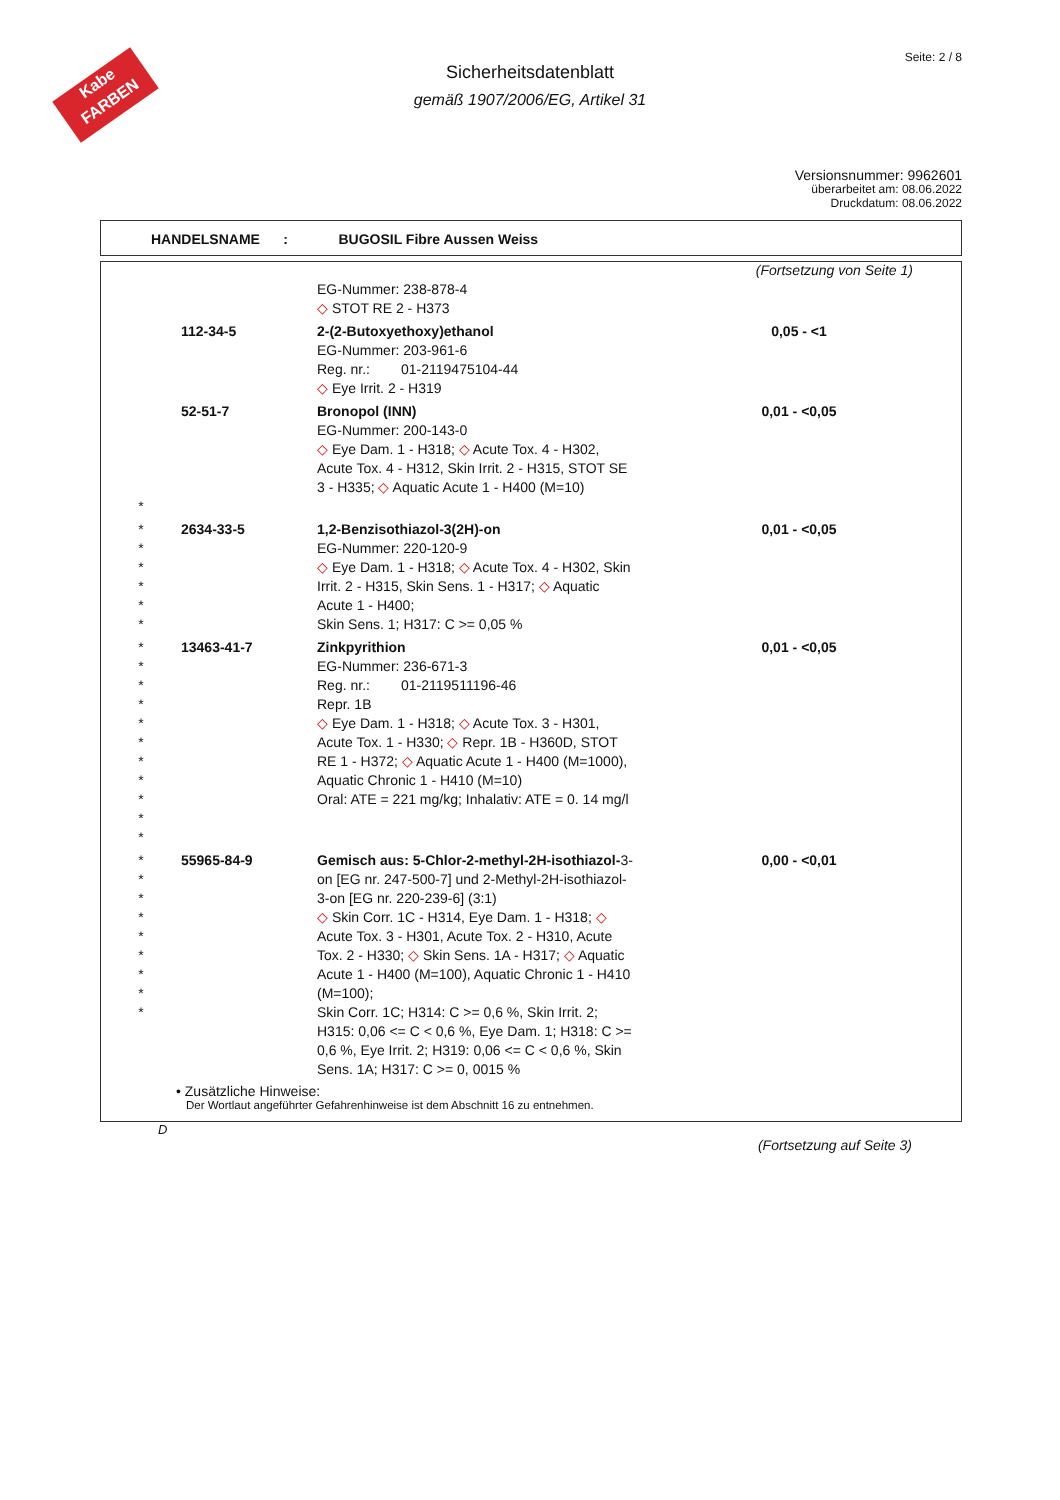Kabe FARBEN
Seite: 2 / 8
Sicherheitsdatenblatt
gemäß 1907/2006/EG, Artikel 31
Versionsnummer: 9962601
überarbeitet am: 08.06.2022
Druckdatum: 08.06.2022
HANDELSNAME : BUGOSIL Fibre Aussen Weiss
(Fortsetzung von Seite 1)
| | | EG-Nummer: 238-878-4 ◇ STOT RE 2 - H373 | |
| | 112-34-5 | 2-(2-Butoxyethoxy)ethanol EG-Nummer: 203-961-6 Reg. nr.: 01-2119475104-44 ◇ Eye Irrit. 2 - H319 | 0,05 - <1 |
| * | 52-51-7 | Bronopol (INN) EG-Nummer: 200-143-0 ◇ Eye Dam. 1 - H318; ◇ Acute Tox. 4 - H302, Acute Tox. 4 - H312, Skin Irrit. 2 - H315, STOT SE 3 - H335; ◇ Aquatic Acute 1 - H400 (M=10) | 0,01 - <0,05 |
| * * * * * * | 2634-33-5 | 1,2-Benzisothiazol-3(2H)-on EG-Nummer: 220-120-9 ◇ Eye Dam. 1 - H318; ◇ Acute Tox. 4 - H302, Skin Irrit. 2 - H315, Skin Sens. 1 - H317; ◇ Aquatic Acute 1 - H400; Skin Sens. 1; H317: C >= 0,05 % | 0,01 - <0,05 |
| * * * * * * * * * * * | 13463-41-7 | Zinkpyrithion EG-Nummer: 236-671-3 Reg. nr.: 01-2119511196-46 Repr. 1B ◇ Eye Dam. 1 - H318; ◇ Acute Tox. 3 - H301, Acute Tox. 1 - H330; ◇ Repr. 1B - H360D, STOT RE 1 - H372; ◇ Aquatic Acute 1 - H400 (M=1000), Aquatic Chronic 1 - H410 (M=10) Oral: ATE = 221 mg/kg; Inhalativ: ATE = 0. 14 mg/l | 0,01 - <0,05 |
| * * * * * * * * * | 55965-84-9 | Gemisch aus: 5-Chlor-2-methyl-2H-isothiazol- 3-on [EG nr. 247-500-7] und 2-Methyl-2H-isothiazol-3-on [EG nr. 220-239-6] (3:1) ◇ Skin Corr. 1C - H314, Eye Dam. 1 - H318; ◇ Acute Tox. 3 - H301, Acute Tox. 2 - H310, Acute Tox. 2 - H330; ◇ Skin Sens. 1A - H317; ◇ Aquatic Acute 1 - H400 (M=100), Aquatic Chronic 1 - H410 (M=100); Skin Corr. 1C; H314: C >= 0,6 %, Skin Irrit. 2; H315: 0,06 <= C < 0,6 %, Eye Dam. 1; H318: C >= 0,6 %, Eye Irrit. 2; H319: 0,06 <= C < 0,6 %, Skin Sens. 1A; H317: C >= 0, 0015 % | 0,00 - <0,01 |
• Zusätzliche Hinweise:
Der Wortlaut angeführter Gefahrenhinweise ist dem Abschnitt 16 zu entnehmen.
D
(Fortsetzung auf Seite 3)